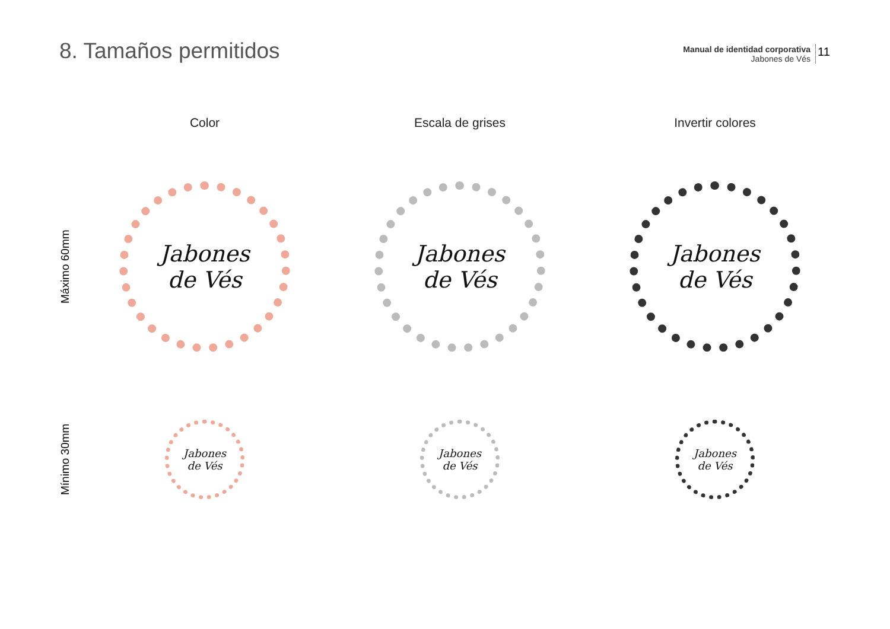8. Tamaños permitidos
Manual de identidad corporativa
Jabones de Vés
11
Color
Escala de grises
Invertir colores
Máximo 60mm
Jabones
de Vés
Jabones
de Vés
Jabones
de Vés
Mínimo 30mm
Jabones
de Vés
Jabones
de Vés
Jabones
de Vés